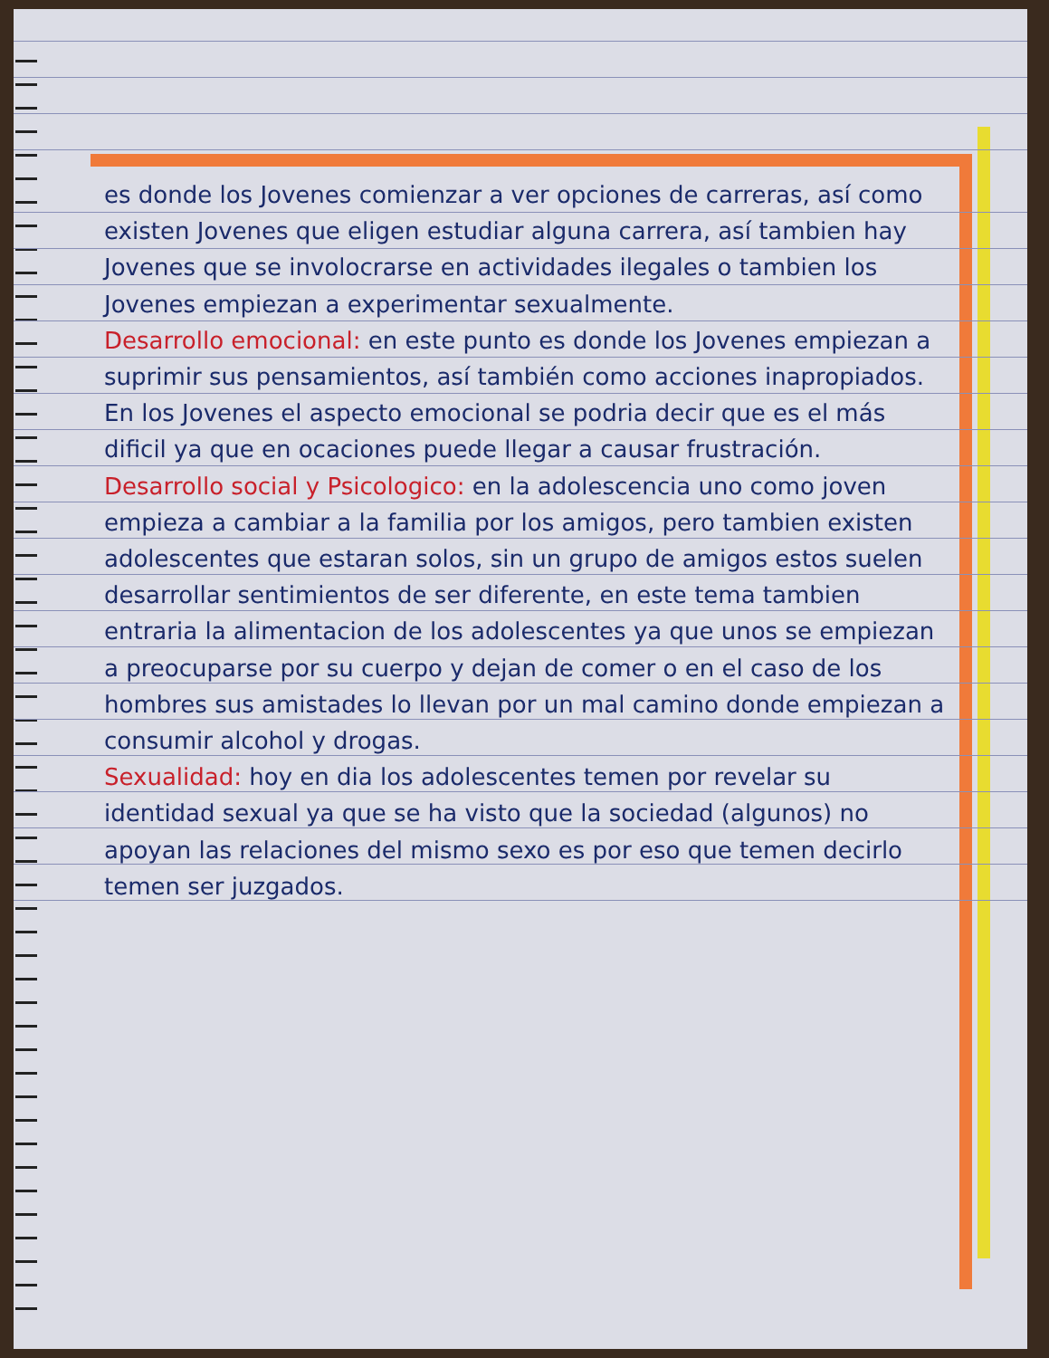es donde los Jovenes comienzar a ver opciones de carreras, así como existen Jovenes que eligen estudiar alguna carrera, así tambien hay Jovenes que se involocrarse en actividades ilegales o tambien los Jovenes empiezan a experimentar sexualmente.
Desarrollo emocional: en este punto es donde los Jovenes empiezan a suprimir sus pensamientos, así también como acciones inapropiados. En los Jovenes el aspecto emocional se podria decir que es el más dificil ya que en ocaciones puede llegar a causar frustración.
Desarrollo social y Psicologico: en la adolescencia uno como joven empieza a cambiar a la familia por los amigos, pero tambien existen adolescentes que estaran solos, sin un grupo de amigos estos suelen desarrollar sentimientos de ser diferente, en este tema tambien entraria la alimentacion de los adolescentes ya que unos se empiezan a preocuparse por su cuerpo y dejan de comer o en el caso de los hombres sus amistades lo llevan por un mal camino donde empiezan a consumir alcohol y drogas.
Sexualidad: hoy en dia los adolescentes temen por revelar su identidad sexual ya que se ha visto que la sociedad (algunos) no apoyan las relaciones del mismo sexo es por eso que temen decirlo temen ser juzgados.